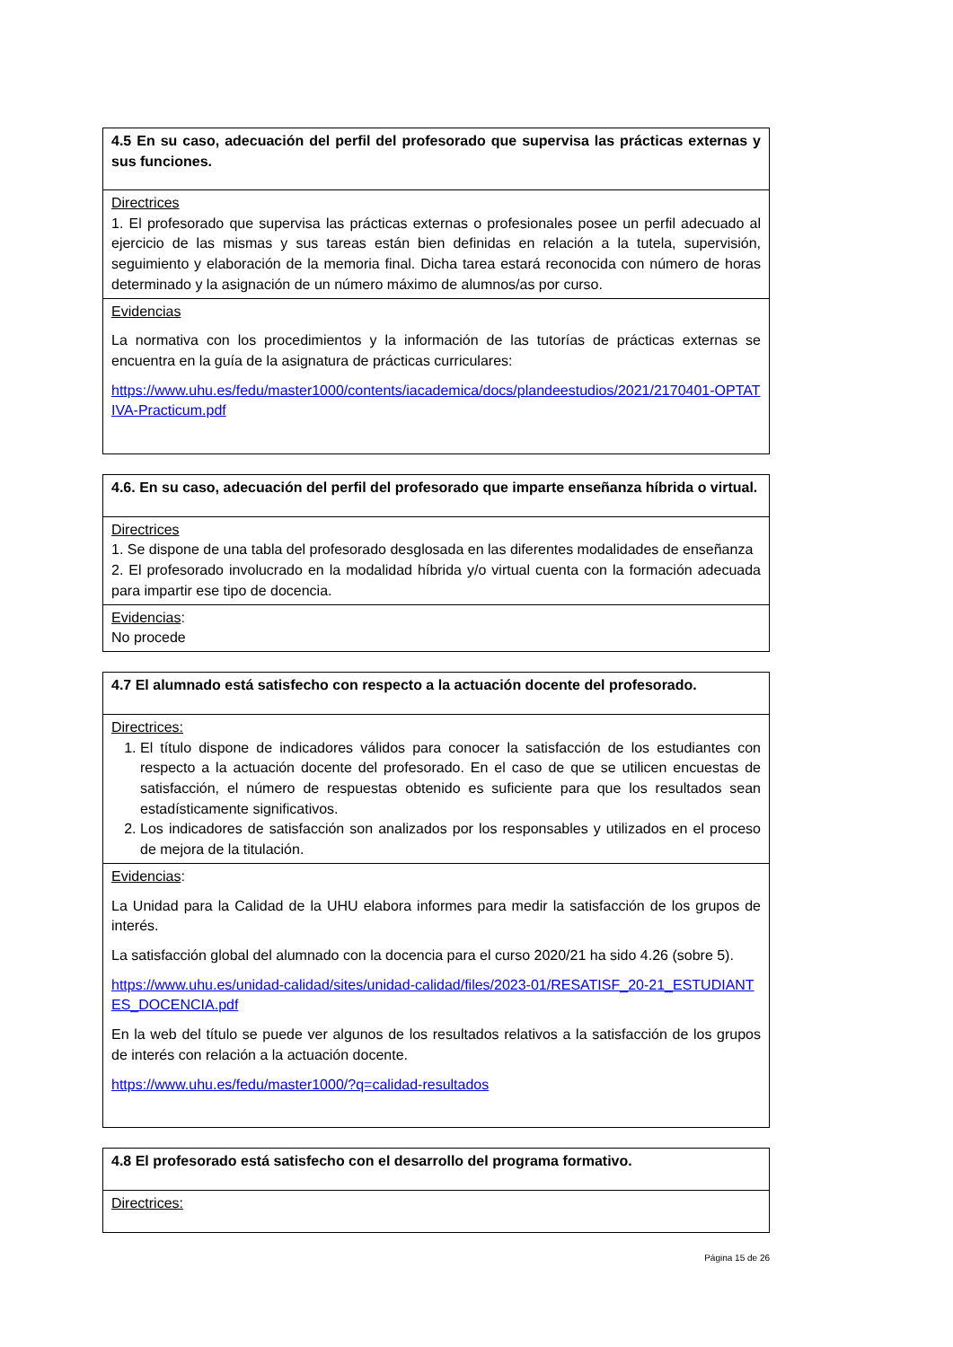| 4.5 En su caso, adecuación del perfil del profesorado que supervisa las prácticas externas y sus funciones. |
| Directrices 1. El profesorado que supervisa las prácticas externas o profesionales posee un perfil adecuado al ejercicio de las mismas y sus tareas están bien definidas en relación a la tutela, supervisión, seguimiento y elaboración de la memoria final. Dicha tarea estará reconocida con número de horas determinado y la asignación de un número máximo de alumnos/as por curso. |
| Evidencias La normativa con los procedimientos y la información de las tutorías de prácticas externas se encuentra en la guía de la asignatura de prácticas curriculares: https://www.uhu.es/fedu/master1000/contents/iacademica/docs/plandeestudios/2021/2170401-OPTATIVA-Practicum.pdf |
| 4.6. En su caso, adecuación del perfil del profesorado que imparte enseñanza híbrida o virtual. |
| Directrices 1. Se dispone de una tabla del profesorado desglosada en las diferentes modalidades de enseñanza 2. El profesorado involucrado en la modalidad híbrida y/o virtual cuenta con la formación adecuada para impartir ese tipo de docencia. |
| Evidencias : No procede |
| 4.7 El alumnado está satisfecho con respecto a la actuación docente del profesorado. |
| Directrices: 1. El título dispone de indicadores válidos para conocer la satisfacción de los estudiantes con respecto a la actuación docente del profesorado. En el caso de que se utilicen encuestas de satisfacción, el número de respuestas obtenido es suficiente para que los resultados sean estadísticamente significativos. 2. Los indicadores de satisfacción son analizados por los responsables y utilizados en el proceso de mejora de la titulación. |
| Evidencias : La Unidad para la Calidad de la UHU elabora informes para medir la satisfacción de los grupos de interés. La satisfacción global del alumnado con la docencia para el curso 2020/21 ha sido 4.26 (sobre 5). https://www.uhu.es/unidad-calidad/sites/unidad-calidad/files/2023-01/RESATISF_20-21_ESTUDIANTES_DOCENCIA.pdf En la web del título se puede ver algunos de los resultados relativos a la satisfacción de los grupos de interés con relación a la actuación docente. https://www.uhu.es/fedu/master1000/?q=calidad-resultados |
| 4.8 El profesorado está satisfecho con el desarrollo del programa formativo. |
| Directrices: |
Página 15 de 26